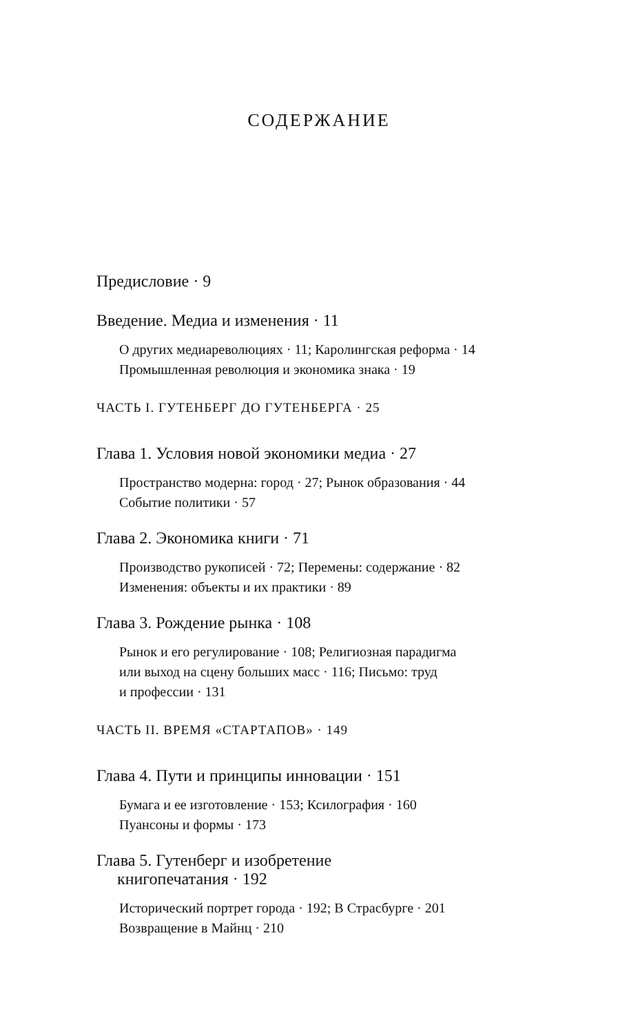СОДЕРЖАНИЕ
Предисловие · 9
Введение. Медиа и изменения · 11
О других медиареволюциях · 11; Каролингская реформа · 14
Промышленная революция и экономика знака · 19
ЧАСТЬ I. ГУТЕНБЕРГ ДО ГУТЕНБЕРГА · 25
Глава 1. Условия новой экономики медиа · 27
Пространство модерна: город · 27; Рынок образования · 44
Событие политики · 57
Глава 2. Экономика книги · 71
Производство рукописей · 72; Перемены: содержание · 82
Изменения: объекты и их практики · 89
Глава 3. Рождение рынка · 108
Рынок и его регулирование · 108; Религиозная парадигма
или выход на сцену больших масс · 116; Письмо: труд
и профессии · 131
ЧАСТЬ II. ВРЕМЯ «СТАРТАПОВ» · 149
Глава 4. Пути и принципы инновации · 151
Бумага и ее изготовление · 153; Ксилография · 160
Пуансоны и формы · 173
Глава 5. Гутенберг и изобретение
книгопечатания · 192
Исторический портрет города · 192; В Страсбурге · 201
Возвращение в Майнц · 210